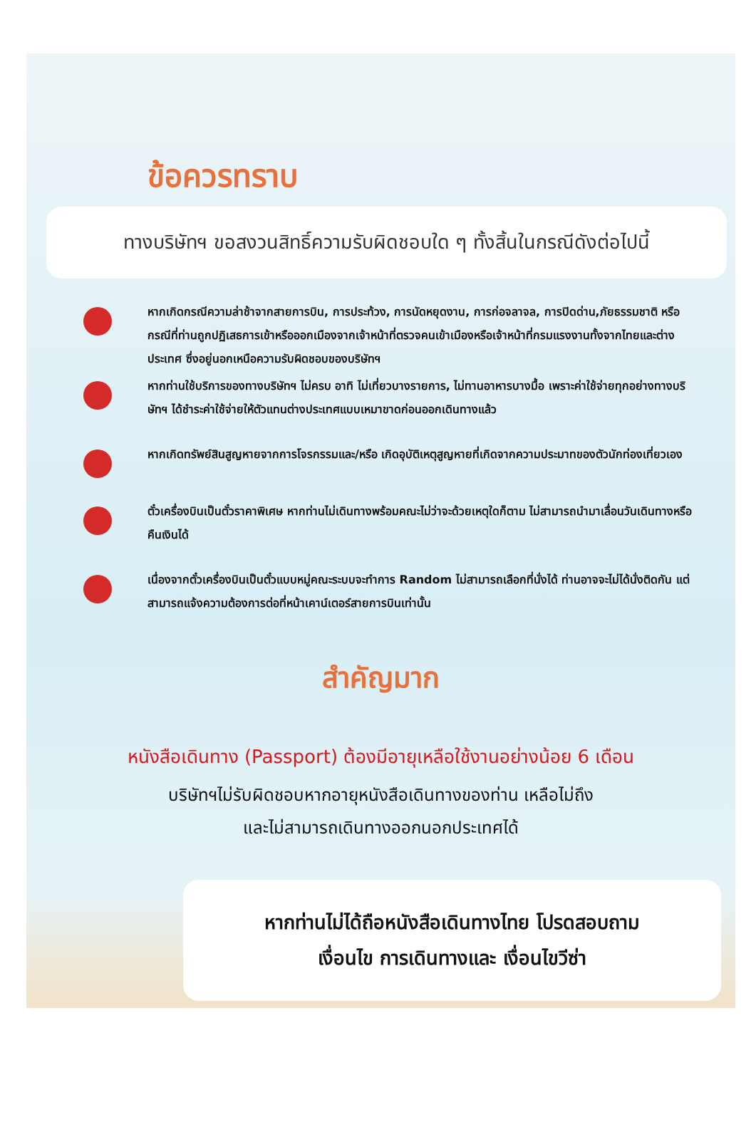ข้อควรทราบ
ทางบริษัทฯ ขอสงวนสิทธิ์ความรับผิดชอบใด ๆ ทั้งสิ้นในกรณีดังต่อไปนี้
หากเกิดกรณีความล่าช้าจากสายการบิน, การประท้วง, การนัดหยุดงาน, การก่อจลาจล, การปิดด่าน,ภัยธรรมชาติ หรือกรณีที่ท่านถูกปฏิเสธการเข้าหรือออกเมืองจากเจ้าหน้าที่ตรวจคนเข้าเมืองหรือเจ้าหน้าที่กรมแรงงานทั้งจากไทยและต่างประเทศ ซึ่งอยู่นอกเหนือความรับผิดชอบของบริษัทฯ
หากท่านใช้บริการของทางบริษัทฯ ไม่ครบ อาทิ ไม่เที่ยวบางรายการ, ไม่ทานอาหารบางมื้อ เพราะค่าใช้จ่ายทุกอย่างทางบริษัทฯ ได้ชำระค่าใช้จ่ายให้ตัวแทนต่างประเทศแบบเหมาขาดก่อนออกเดินทางแล้ว
หากเกิดทรัพย์สินสูญหายจากการโจรกรรมและ/หรือ เกิดอุบัติเหตุสูญหายที่เกิดจากความประมาทของตัวนักท่องเที่ยวเอง
ตั๋วเครื่องบินเป็นตั๋วราคาพิเศษ หากท่านไม่เดินทางพร้อมคณะไม่ว่าจะด้วยเหตุใดก็ตาม ไม่สามารถนำมาเลื่อนวันเดินทางหรือคืนเงินได้
เนื่องจากตั๋วเครื่องบินเป็นตั๋วแบบหมู่คณะระบบจะทำการ Random ไม่สามารถเลือกที่นั่งได้ ท่านอาจจะไม่ได้นั่งติดกัน แต่สามารถแจ้งความต้องการต่อที่หน้าเคาน์เตอร์สายการบินเท่านั้น
สำคัญมาก
หนังสือเดินทาง (Passport) ต้องมีอายุเหลือใช้งานอย่างน้อย 6 เดือน
บริษัทฯไม่รับผิดชอบหากอายุหนังสือเดินทางของท่าน เหลือไม่ถึง
และไม่สามารถเดินทางออกนอกประเทศได้
หากท่านไม่ได้ถือหนังสือเดินทางไทย โปรดสอบถาม
เงื่อนไข การเดินทางและ เงื่อนไขวีซ่า